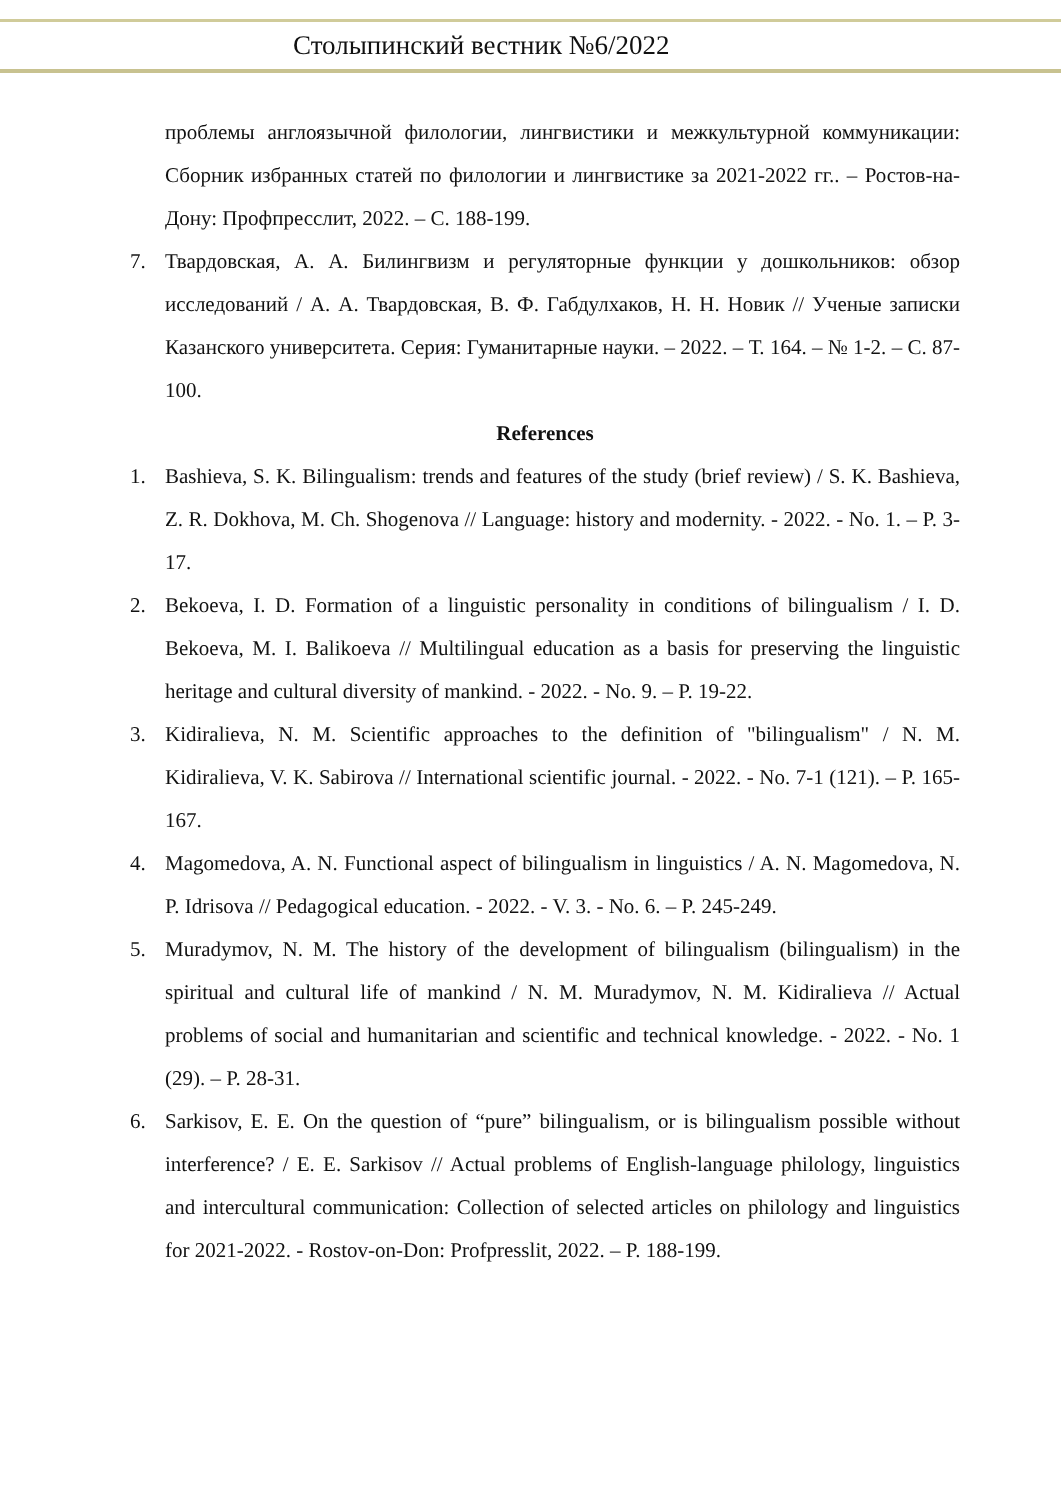Столыпинский вестник №6/2022
проблемы англоязычной филологии, лингвистики и межкультурной коммуникации: Сборник избранных статей по филологии и лингвистике за 2021-2022 гг.. – Ростов-на-Дону: Профпресслит, 2022. – С. 188-199.
7. Твардовская, А. А. Билингвизм и регуляторные функции у дошкольников: обзор исследований / А. А. Твардовская, В. Ф. Габдулхаков, Н. Н. Новик // Ученые записки Казанского университета. Серия: Гуманитарные науки. – 2022. – Т. 164. – № 1-2. – С. 87-100.
References
1. Bashieva, S. K. Bilingualism: trends and features of the study (brief review) / S. K. Bashieva, Z. R. Dokhova, M. Ch. Shogenova // Language: history and modernity. - 2022. - No. 1. – P. 3-17.
2. Bekoeva, I. D. Formation of a linguistic personality in conditions of bilingualism / I. D. Bekoeva, M. I. Balikoeva // Multilingual education as a basis for preserving the linguistic heritage and cultural diversity of mankind. - 2022. - No. 9. – P. 19-22.
3. Kidiralieva, N. M. Scientific approaches to the definition of "bilingualism" / N. M. Kidiralieva, V. K. Sabirova // International scientific journal. - 2022. - No. 7-1 (121). – P. 165-167.
4. Magomedova, A. N. Functional aspect of bilingualism in linguistics / A. N. Magomedova, N. P. Idrisova // Pedagogical education. - 2022. - V. 3. - No. 6. – P. 245-249.
5. Muradymov, N. M. The history of the development of bilingualism (bilingualism) in the spiritual and cultural life of mankind / N. M. Muradymov, N. M. Kidiralieva // Actual problems of social and humanitarian and scientific and technical knowledge. - 2022. - No. 1 (29). – P. 28-31.
6. Sarkisov, E. E. On the question of “pure” bilingualism, or is bilingualism possible without interference? / E. E. Sarkisov // Actual problems of English-language philology, linguistics and intercultural communication: Collection of selected articles on philology and linguistics for 2021-2022. - Rostov-on-Don: Profpresslit, 2022. – P. 188-199.